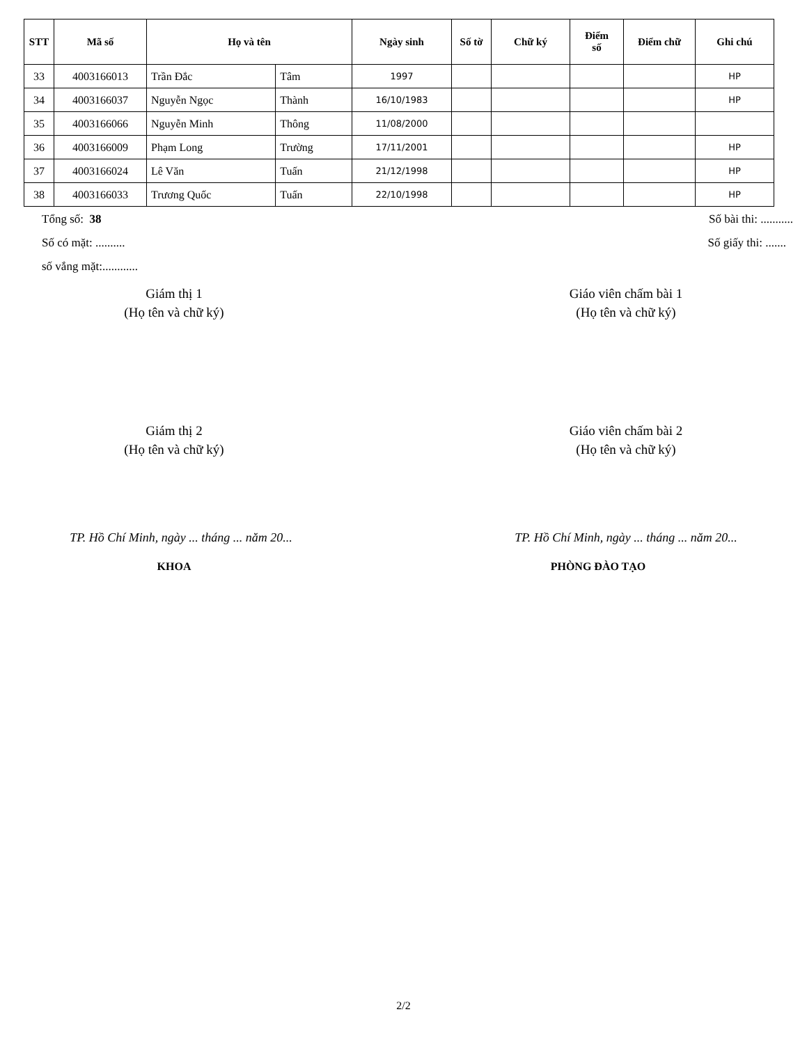| STT | Mã số | Họ và tên | | Ngày sinh | Số tờ | Chữ ký | Điểm số | Điểm chữ | Ghi chú |
| --- | --- | --- | --- | --- | --- | --- | --- | --- | --- |
| 33 | 4003166013 | Trần Đắc | Tâm | 1997 | | | | | HP |
| 34 | 4003166037 | Nguyễn Ngọc | Thành | 16/10/1983 | | | | | HP |
| 35 | 4003166066 | Nguyễn Minh | Thông | 11/08/2000 | | | | | |
| 36 | 4003166009 | Phạm Long | Trường | 17/11/2001 | | | | | HP |
| 37 | 4003166024 | Lê Văn | Tuấn | 21/12/1998 | | | | | HP |
| 38 | 4003166033 | Trương Quốc | Tuấn | 22/10/1998 | | | | | HP |
Tổng số: 38 Số bài thi: ...........
Số có mặt: .......... Số giấy thi: .......
số vắng mặt:............
Giám thị 1
(Họ tên và chữ ký)
Giáo viên chấm bài 1
(Họ tên và chữ ký)
Giám thị 2
(Họ tên và chữ ký)
Giáo viên chấm bài 2
(Họ tên và chữ ký)
TP. Hồ Chí Minh, ngày ... tháng ... năm 20...
TP. Hồ Chí Minh, ngày ... tháng ... năm 20...
KHOA PHÒNG ĐÀO TẠO
2/2